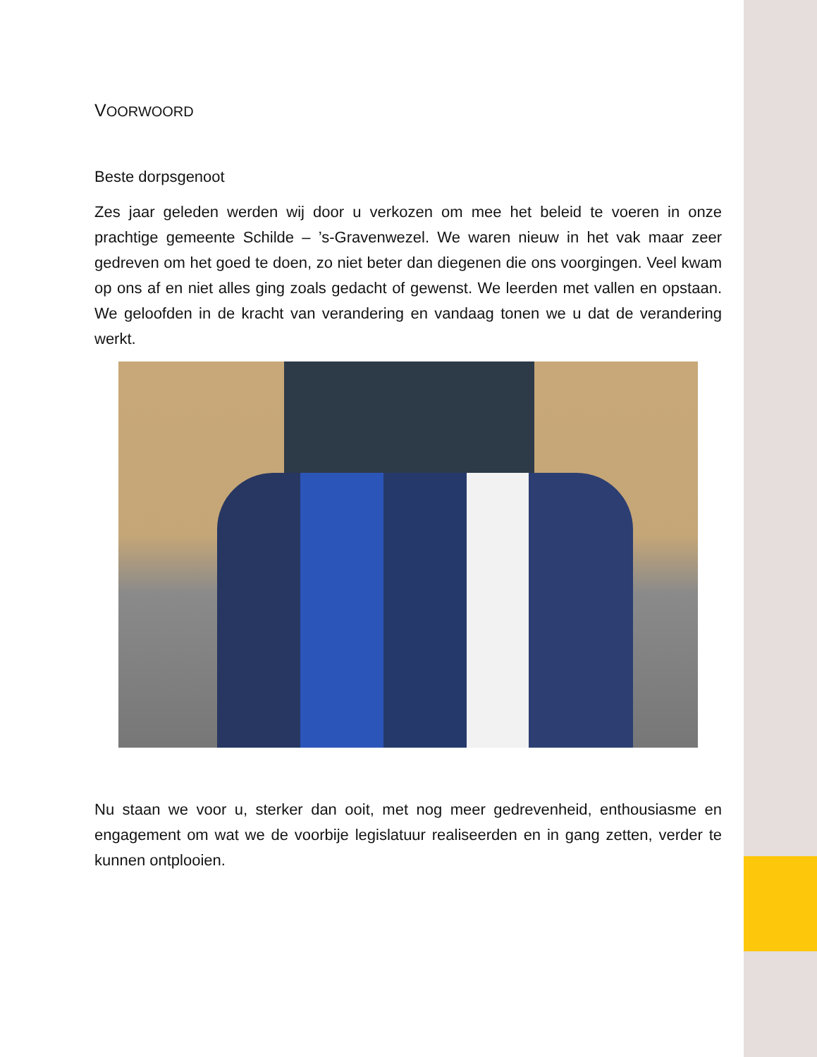VOORWOORD
Beste dorpsgenoot
Zes jaar geleden werden wij door u verkozen om mee het beleid te voeren in onze prachtige gemeente Schilde – ’s-Gravenwezel. We waren nieuw in het vak maar zeer gedreven om het goed te doen, zo niet beter dan diegenen die ons voorgingen. Veel kwam op ons af en niet alles ging zoals gedacht of gewenst. We leerden met vallen en opstaan. We geloofden in de kracht van verandering en vandaag tonen we u dat de verandering werkt.
Nu staan we voor u, sterker dan ooit, met nog meer gedrevenheid, enthousiasme en engagement om wat we de voorbije legislatuur realiseerden en in gang zetten, verder te kunnen ontplooien.